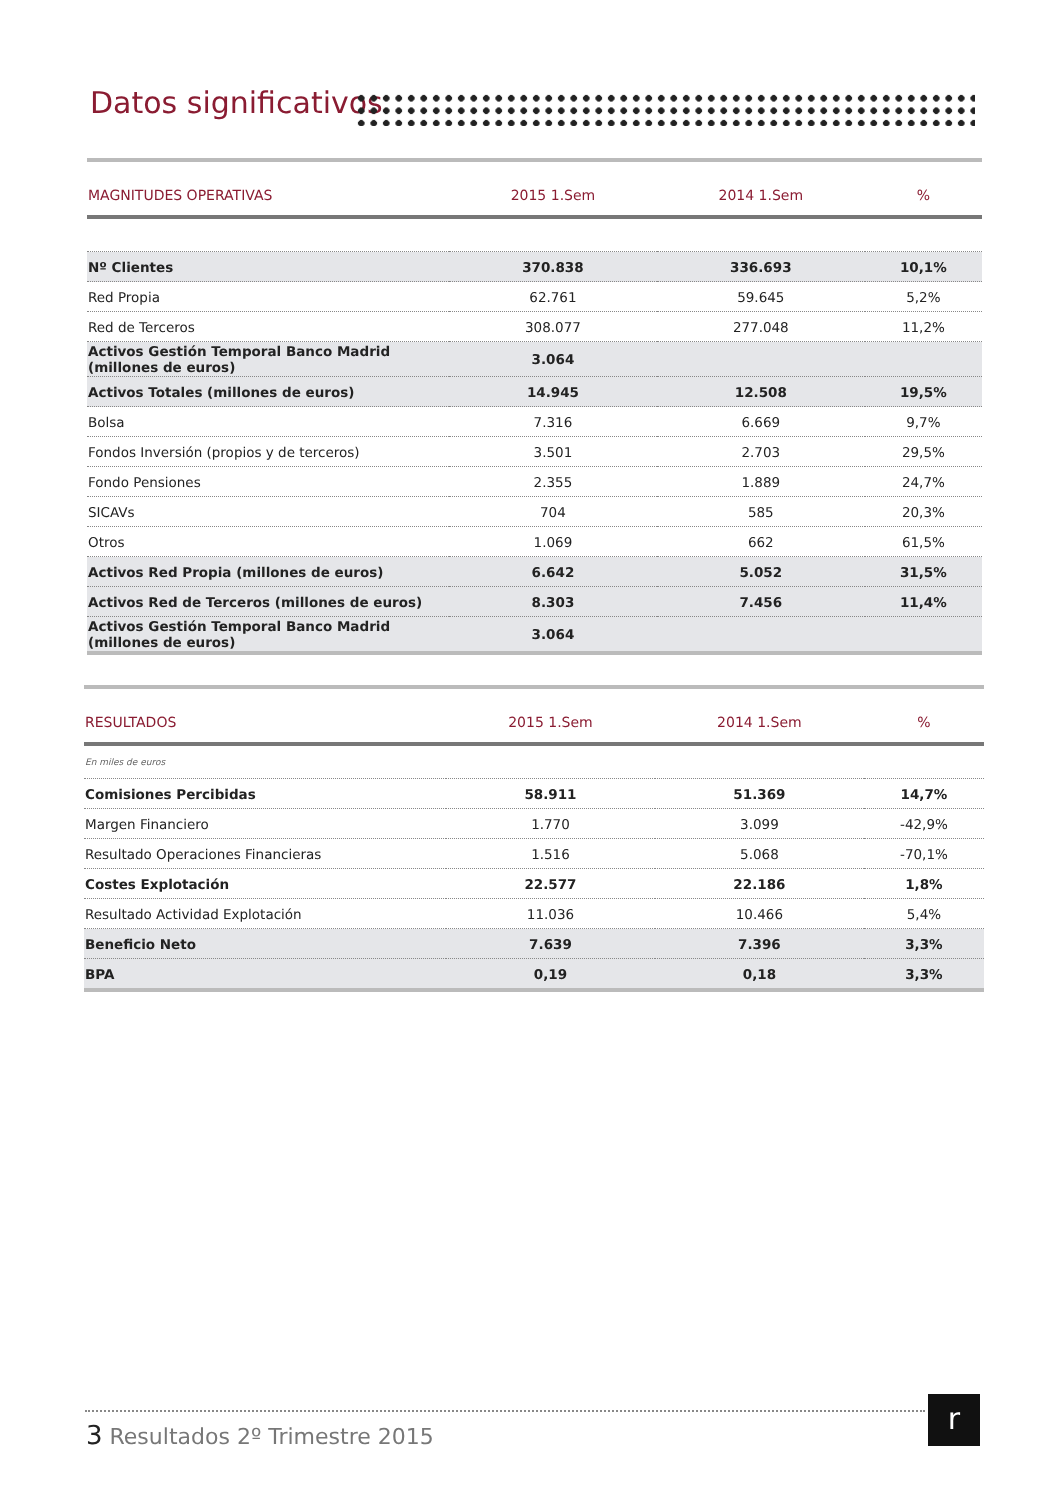Datos significativos
| MAGNITUDES OPERATIVAS | 2015 1.Sem | 2014 1.Sem | % |
| --- | --- | --- | --- |
| Nº Clientes | 370.838 | 336.693 | 10,1% |
| Red Propia | 62.761 | 59.645 | 5,2% |
| Red de Terceros | 308.077 | 277.048 | 11,2% |
| Activos Gestión Temporal Banco Madrid (millones de euros) | 3.064 | | |
| Activos Totales (millones de euros) | 14.945 | 12.508 | 19,5% |
| Bolsa | 7.316 | 6.669 | 9,7% |
| Fondos Inversión (propios y de terceros) | 3.501 | 2.703 | 29,5% |
| Fondo Pensiones | 2.355 | 1.889 | 24,7% |
| SICAVs | 704 | 585 | 20,3% |
| Otros | 1.069 | 662 | 61,5% |
| Activos Red Propia (millones de euros) | 6.642 | 5.052 | 31,5% |
| Activos Red de Terceros (millones de euros) | 8.303 | 7.456 | 11,4% |
| Activos Gestión Temporal Banco Madrid (millones de euros) | 3.064 | | |
| RESULTADOS | 2015 1.Sem | 2014 1.Sem | % |
| --- | --- | --- | --- |
| En miles de euros | | | |
| Comisiones Percibidas | 58.911 | 51.369 | 14,7% |
| Margen Financiero | 1.770 | 3.099 | -42,9% |
| Resultado Operaciones Financieras | 1.516 | 5.068 | -70,1% |
| Costes Explotación | 22.577 | 22.186 | 1,8% |
| Resultado Actividad Explotación | 11.036 | 10.466 | 5,4% |
| Beneficio Neto | 7.639 | 7.396 | 3,3% |
| BPA | 0,19 | 0,18 | 3,3% |
3 Resultados 2º Trimestre 2015
r